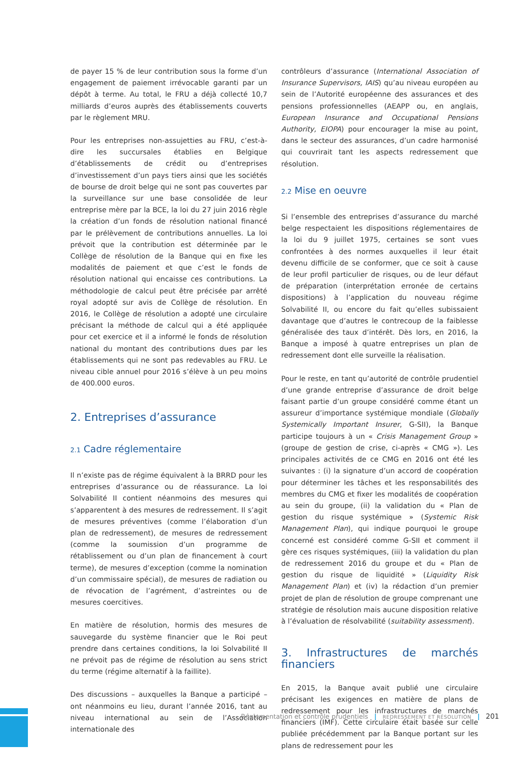de payer 15 % de leur contribution sous la forme d’un engagement de paiement irrévocable garanti par un dépôt à terme. Au total, le FRU a déjà collecté 10,7 milliards d’euros auprès des établissements couverts par le règlement MRU.
Pour les entreprises non-assujetties au FRU, c’est-à-dire les succursales établies en Belgique d’établissements de crédit ou d’entreprises d’investissement d’un pays tiers ainsi que les sociétés de bourse de droit belge qui ne sont pas couvertes par la surveillance sur une base consolidée de leur entreprise mère par la BCE, la loi du 27 juin 2016 règle la création d’un fonds de résolution national financé par le prélèvement de contributions annuelles. La loi prévoit que la contribution est déterminée par le Collège de résolution de la Banque qui en fixe les modalités de paiement et que c’est le fonds de résolution national qui encaisse ces contributions. La méthodologie de calcul peut être précisée par arrêté royal adopté sur avis de Collège de résolution. En 2016, le Collège de résolution a adopté une circulaire précisant la méthode de calcul qui a été appliquée pour cet exercice et il a informé le fonds de résolution national du montant des contributions dues par les établissements qui ne sont pas redevables au FRU. Le niveau cible annuel pour 2016 s’élève à un peu moins de 400.000 euros.
2. Entreprises d’assurance
2.1 Cadre réglementaire
Il n’existe pas de régime équivalent à la BRRD pour les entreprises d’assurance ou de réassurance. La loi Solvabilité II contient néanmoins des mesures qui s’apparentent à des mesures de redressement. Il s’agit de mesures préventives (comme l’élaboration d’un plan de redressement), de mesures de redressement (comme la soumission d’un programme de rétablissement ou d’un plan de financement à court terme), de mesures d’exception (comme la nomination d’un commissaire spécial), de mesures de radiation ou de révocation de l’agrément, d’astreintes ou de mesures coercitives.
En matière de résolution, hormis des mesures de sauvegarde du système financier que le Roi peut prendre dans certaines conditions, la loi Solvabilité II ne prévoit pas de régime de résolution au sens strict du terme (régime alternatif à la faillite).
Des discussions – auxquelles la Banque a participé – ont néanmoins eu lieu, durant l’année 2016, tant au niveau international au sein de l’Association internationale des
contrôleurs d’assurance (International Association of Insurance Supervisors, IAIS) qu’au niveau européen au sein de l’Autorité européenne des assurances et des pensions professionnelles (AEAPP ou, en anglais, European Insurance and Occupational Pensions Authority, EIOPA) pour encourager la mise au point, dans le secteur des assurances, d’un cadre harmonisé qui couvrirait tant les aspects redressement que résolution.
2.2 Mise en oeuvre
Si l’ensemble des entreprises d’assurance du marché belge respectaient les dispositions réglementaires de la loi du 9 juillet 1975, certaines se sont vues confrontées à des normes auxquelles il leur était devenu difficile de se conformer, que ce soit à cause de leur profil particulier de risques, ou de leur défaut de préparation (interprétation erronée de certains dispositions) à l’application du nouveau régime Solvabilité II, ou encore du fait qu’elles subissaient davantage que d’autres le contrecoup de la faiblesse généralisée des taux d’intérêt. Dès lors, en 2016, la Banque a imposé à quatre entreprises un plan de redressement dont elle surveille la réalisation.
Pour le reste, en tant qu’autorité de contrôle prudentiel d’une grande entreprise d’assurance de droit belge faisant partie d’un groupe considéré comme étant un assureur d’importance systémique mondiale (Globally Systemically Important Insurer, G-SII), la Banque participe toujours à un « Crisis Management Group » (groupe de gestion de crise, ci-après « CMG »). Les principales activités de ce CMG en 2016 ont été les suivantes : (i) la signature d’un accord de coopération pour déterminer les tâches et les responsabilités des membres du CMG et fixer les modalités de coopération au sein du groupe, (ii) la validation du « Plan de gestion du risque systémique » (Systemic Risk Management Plan), qui indique pourquoi le groupe concerné est considéré comme G-SII et comment il gère ces risques systémiques, (iii) la validation du plan de redressement 2016 du groupe et du « Plan de gestion du risque de liquidité » (Liquidity Risk Management Plan) et (iv) la rédaction d’un premier projet de plan de résolution de groupe comprenant une stratégie de résolution mais aucune disposition relative à l’évaluation de résolvabilité (suitability assessment).
3. Infrastructures de marchés financiers
En 2015, la Banque avait publié une circulaire précisant les exigences en matière de plans de redressement pour les infrastructures de marchés financiers (IMF). Cette circulaire était basée sur celle publiée précédemment par la Banque portant sur les plans de redressement pour les
Réglementation et contrôle prudentiels | REDRESSEMENT ET RÉSOLUTION | 201